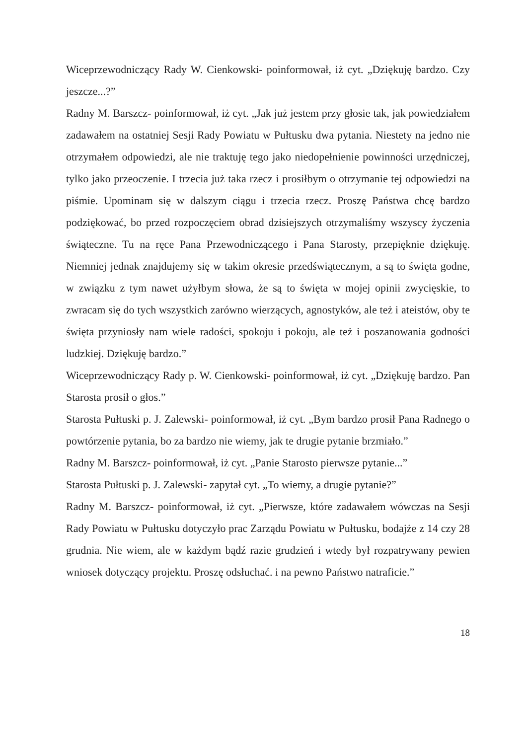Wiceprzewodniczący Rady W. Cienkowski- poinformował, iż cyt. „Dziękuję bardzo. Czy jeszcze...?”
Radny M. Barszcz- poinformował, iż cyt. „Jak już jestem przy głosie tak, jak powiedziałem zadawałem na ostatniej Sesji Rady Powiatu w Pułtusku dwa pytania. Niestety na jedno nie otrzymałem odpowiedzi, ale nie traktuję tego jako niedopełnienie powinności urzędniczej, tylko jako przeoczenie. I trzecia już taka rzecz i prosiłbym o otrzymanie tej odpowiedzi na piśmie. Upominam się w dalszym ciągu i trzecia rzecz. Proszę Państwa chcę bardzo podziękować, bo przed rozpoczęciem obrad dzisiejszych otrzymaliśmy wszyscy życzenia świąteczne. Tu na ręce Pana Przewodniczącego i Pana Starosty, przepięknie dziękuję. Niemniej jednak znajdujemy się w takim okresie przedświątecznym, a są to święta godne, w związku z tym nawet użyłbym słowa, że są to święta w mojej opinii zwycięskie, to zwracam się do tych wszystkich zarówno wierzących, agnostyków, ale też i ateistów, oby te święta przyniosły nam wiele radości, spokoju i pokoju, ale też i poszanowania godności ludzkiej. Dziękuję bardzo.”
Wiceprzewodniczący Rady p. W. Cienkowski- poinformował, iż cyt. „Dziękuję bardzo. Pan Starosta prosił o głos.”
Starosta Pułtuski p. J. Zalewski- poinformował, iż cyt. „Bym bardzo prosił Pana Radnego o powtórzenie pytania, bo za bardzo nie wiemy, jak te drugie pytanie brzmiało.”
Radny M. Barszcz- poinformował, iż cyt. „Panie Starosto pierwsze pytanie...”
Starosta Pułtuski p. J. Zalewski- zapytał cyt. „To wiemy, a drugie pytanie?”
Radny M. Barszcz- poinformował, iż cyt. „Pierwsze, które zadawałem wówczas na Sesji Rady Powiatu w Pułtusku dotyczyło prac Zarządu Powiatu w Pułtusku, bodajże z 14 czy 28 grudnia. Nie wiem, ale w każdym bądź razie grudzień i wtedy był rozpatrywany pewien wniosek dotyczący projektu. Proszę odsłuchać. i na pewno Państwo natraficie.”
18